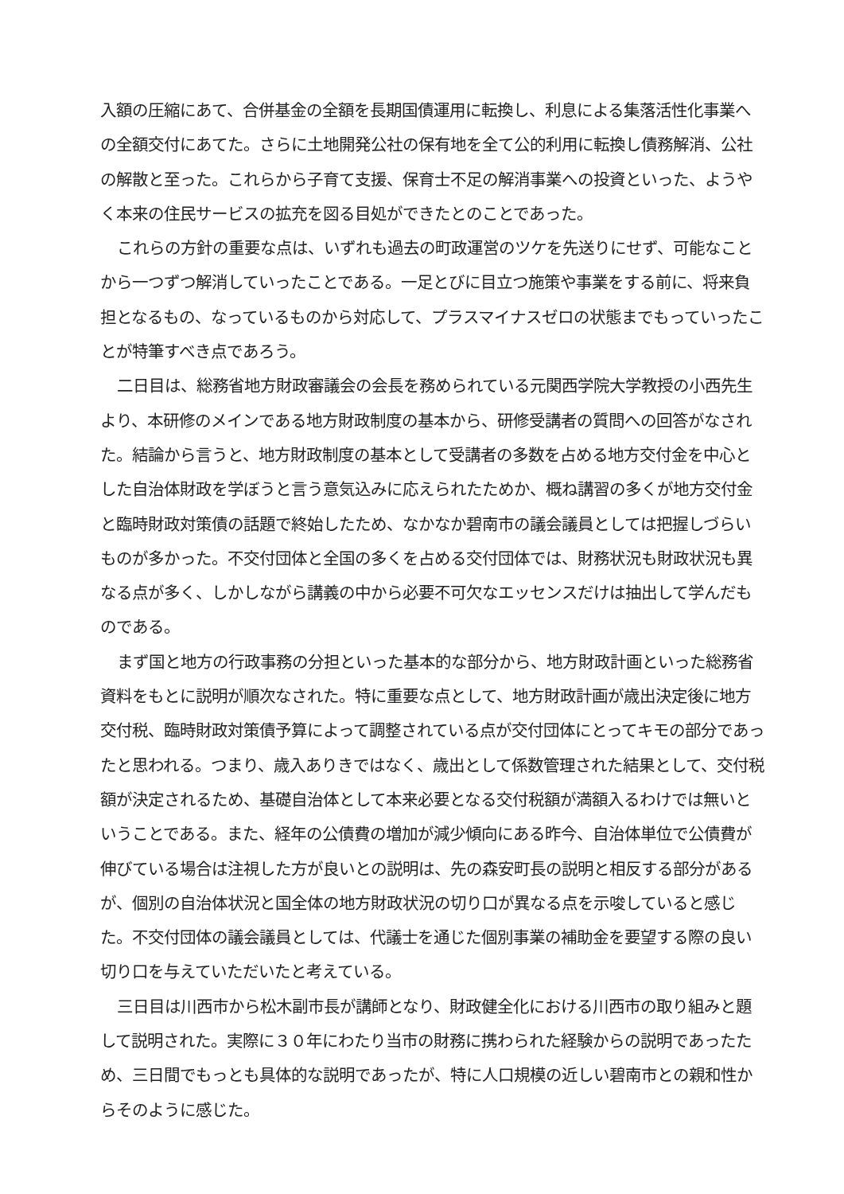入額の圧縮にあて、合併基金の全額を長期国債運用に転換し、利息による集落活性化事業への全額交付にあてた。さらに土地開発公社の保有地を全て公的利用に転換し債務解消、公社の解散と至った。これらから子育て支援、保育士不足の解消事業への投資といった、ようやく本来の住民サービスの拡充を図る目処ができたとのことであった。
これらの方針の重要な点は、いずれも過去の町政運営のツケを先送りにせず、可能なことから一つずつ解消していったことである。一足とびに目立つ施策や事業をする前に、将来負担となるもの、なっているものから対応して、プラスマイナスゼロの状態までもっていったことが特筆すべき点であろう。
二日目は、総務省地方財政審議会の会長を務められている元関西学院大学教授の小西先生より、本研修のメインである地方財政制度の基本から、研修受講者の質問への回答がなされた。結論から言うと、地方財政制度の基本として受講者の多数を占める地方交付金を中心とした自治体財政を学ぼうと言う意気込みに応えられたためか、概ね講習の多くが地方交付金と臨時財政対策債の話題で終始したため、なかなか碧南市の議会議員としては把握しづらいものが多かった。不交付団体と全国の多くを占める交付団体では、財務状況も財政状況も異なる点が多く、しかしながら講義の中から必要不可欠なエッセンスだけは抽出して学んだものである。
まず国と地方の行政事務の分担といった基本的な部分から、地方財政計画といった総務省資料をもとに説明が順次なされた。特に重要な点として、地方財政計画が歳出決定後に地方交付税、臨時財政対策債予算によって調整されている点が交付団体にとってキモの部分であったと思われる。つまり、歳入ありきではなく、歳出として係数管理された結果として、交付税額が決定されるため、基礎自治体として本来必要となる交付税額が満額入るわけでは無いということである。また、経年の公債費の増加が減少傾向にある昨今、自治体単位で公債費が伸びている場合は注視した方が良いとの説明は、先の森安町長の説明と相反する部分があるが、個別の自治体状況と国全体の地方財政状況の切り口が異なる点を示唆していると感じた。不交付団体の議会議員としては、代議士を通じた個別事業の補助金を要望する際の良い切り口を与えていただいたと考えている。
三日目は川西市から松木副市長が講師となり、財政健全化における川西市の取り組みと題して説明された。実際に３０年にわたり当市の財務に携わられた経験からの説明であったため、三日間でもっとも具体的な説明であったが、特に人口規模の近しい碧南市との親和性からそのように感じた。